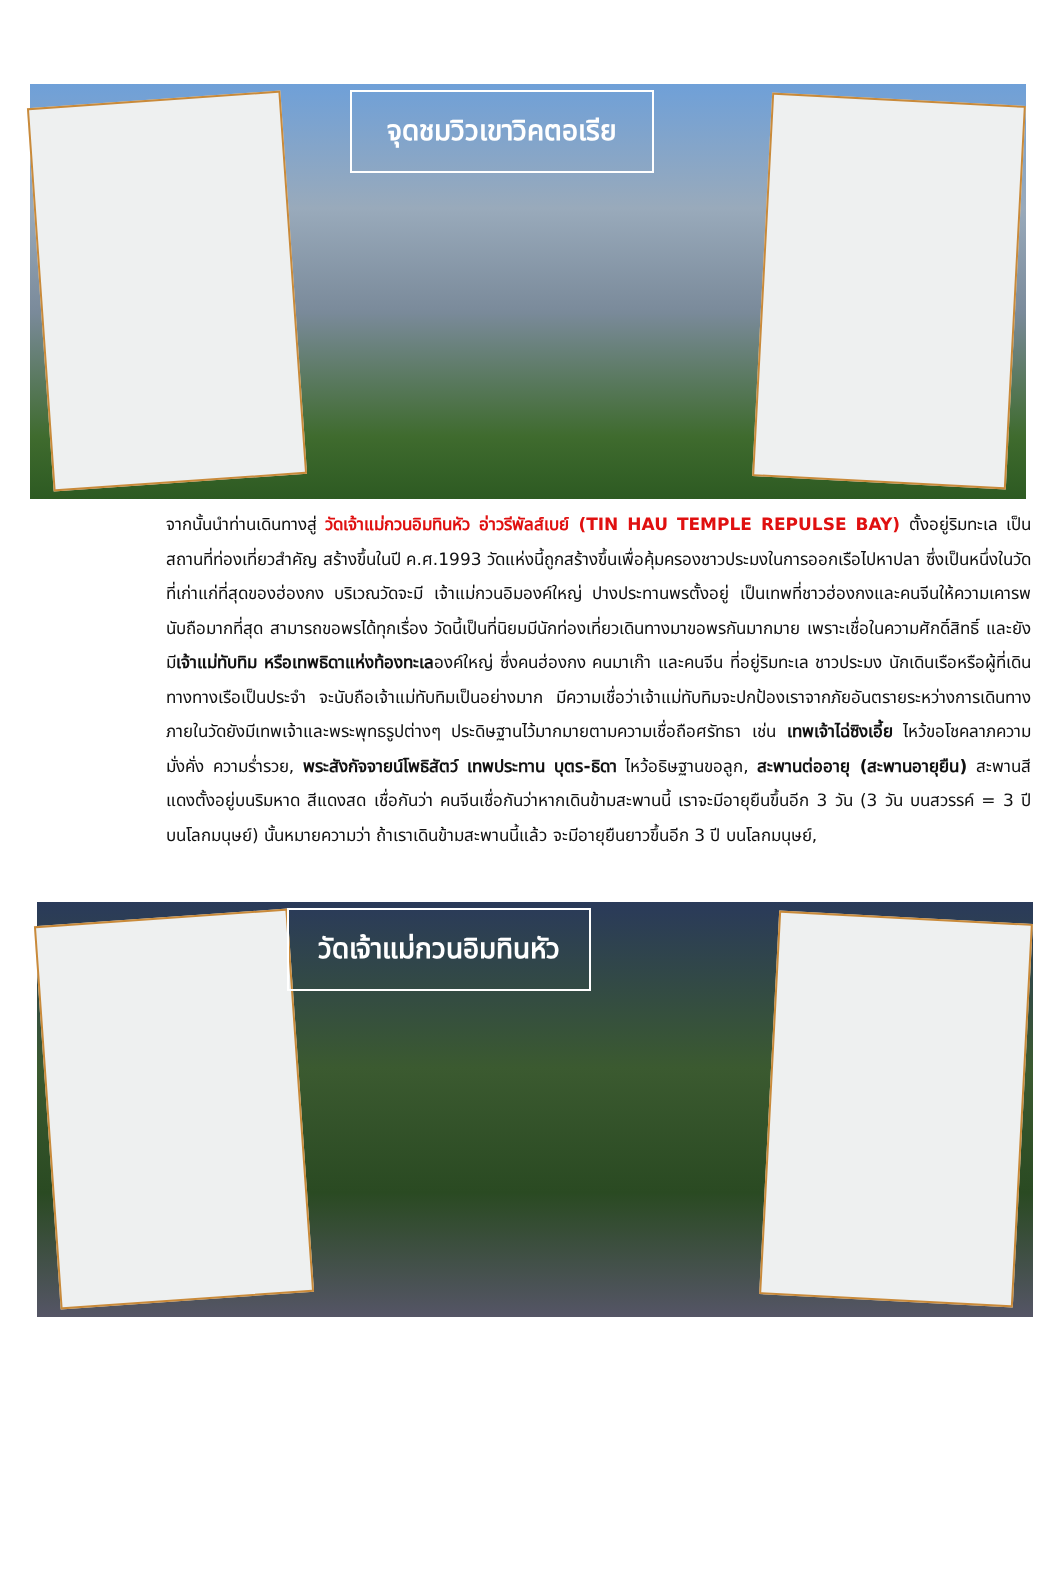จุดชมวิวเขาวิคตอเรีย
จากนั้นนำท่านเดินทางสู่ วัดเจ้าแม่กวนอิมทินหัว อ่าวรีพัลส์เบย์ (TIN HAU TEMPLE REPULSE BAY) ตั้งอยู่ริมทะเล เป็นสถานที่ท่องเที่ยวสำคัญ สร้างขึ้นในปี ค.ศ.1993 วัดแห่งนี้ถูกสร้างขึ้นเพื่อคุ้มครองชาวประมงในการออกเรือไปหาปลา ซึ่งเป็นหนึ่งในวัดที่เก่าแก่ที่สุดของฮ่องกง บริเวณวัดจะมี เจ้าแม่กวนอิมองค์ใหญ่ ปางประทานพรตั้งอยู่ เป็นเทพที่ชาวฮ่องกงและคนจีนให้ความเคารพนับถือมากที่สุด สามารถขอพรได้ทุกเรื่อง วัดนี้เป็นที่นิยมมีนักท่องเที่ยวเดินทางมาขอพรกันมากมาย เพราะเชื่อในความศักดิ์สิทธิ์ และยังมีเจ้าแม่ทับทิม หรือเทพธิดาแห่งท้องทะเลองค์ใหญ่ ซึ่งคนฮ่องกง คนมาเก๊า และคนจีน ที่อยู่ริมทะเล ชาวประมง นักเดินเรือหรือผู้ที่เดินทางทางเรือเป็นประจำ จะนับถือเจ้าแม่ทับทิมเป็นอย่างมาก มีความเชื่อว่าเจ้าแม่ทับทิมจะปกป้องเราจากภัยอันตรายระหว่างการเดินทาง ภายในวัดยังมีเทพเจ้าและพระพุทธรูปต่างๆ ประดิษฐานไว้มากมายตามความเชื่อถือศรัทธา เช่น เทพเจ้าไฉ่ซิงเอี้ย ไหว้ขอโชคลาภความมั่งคั่ง ความร่ำรวย, พระสังกัจจายน์โพธิสัตว์ เทพประทาน บุตร-ธิดา ไหว้อธิษฐานขอลูก, สะพานต่ออายุ (สะพานอายุยืน) สะพานสีแดงตั้งอยู่บนริมหาด สีแดงสด เชื่อกันว่า คนจีนเชื่อกันว่าหากเดินข้ามสะพานนี้ เราจะมีอายุยืนขึ้นอีก 3 วัน (3 วัน บนสวรรค์ = 3 ปี บนโลกมนุษย์) นั้นหมายความว่า ถ้าเราเดินข้ามสะพานนี้แล้ว จะมีอายุยืนยาวขึ้นอีก 3 ปี บนโลกมนุษย์,
วัดเจ้าแม่กวนอิมทินหัว